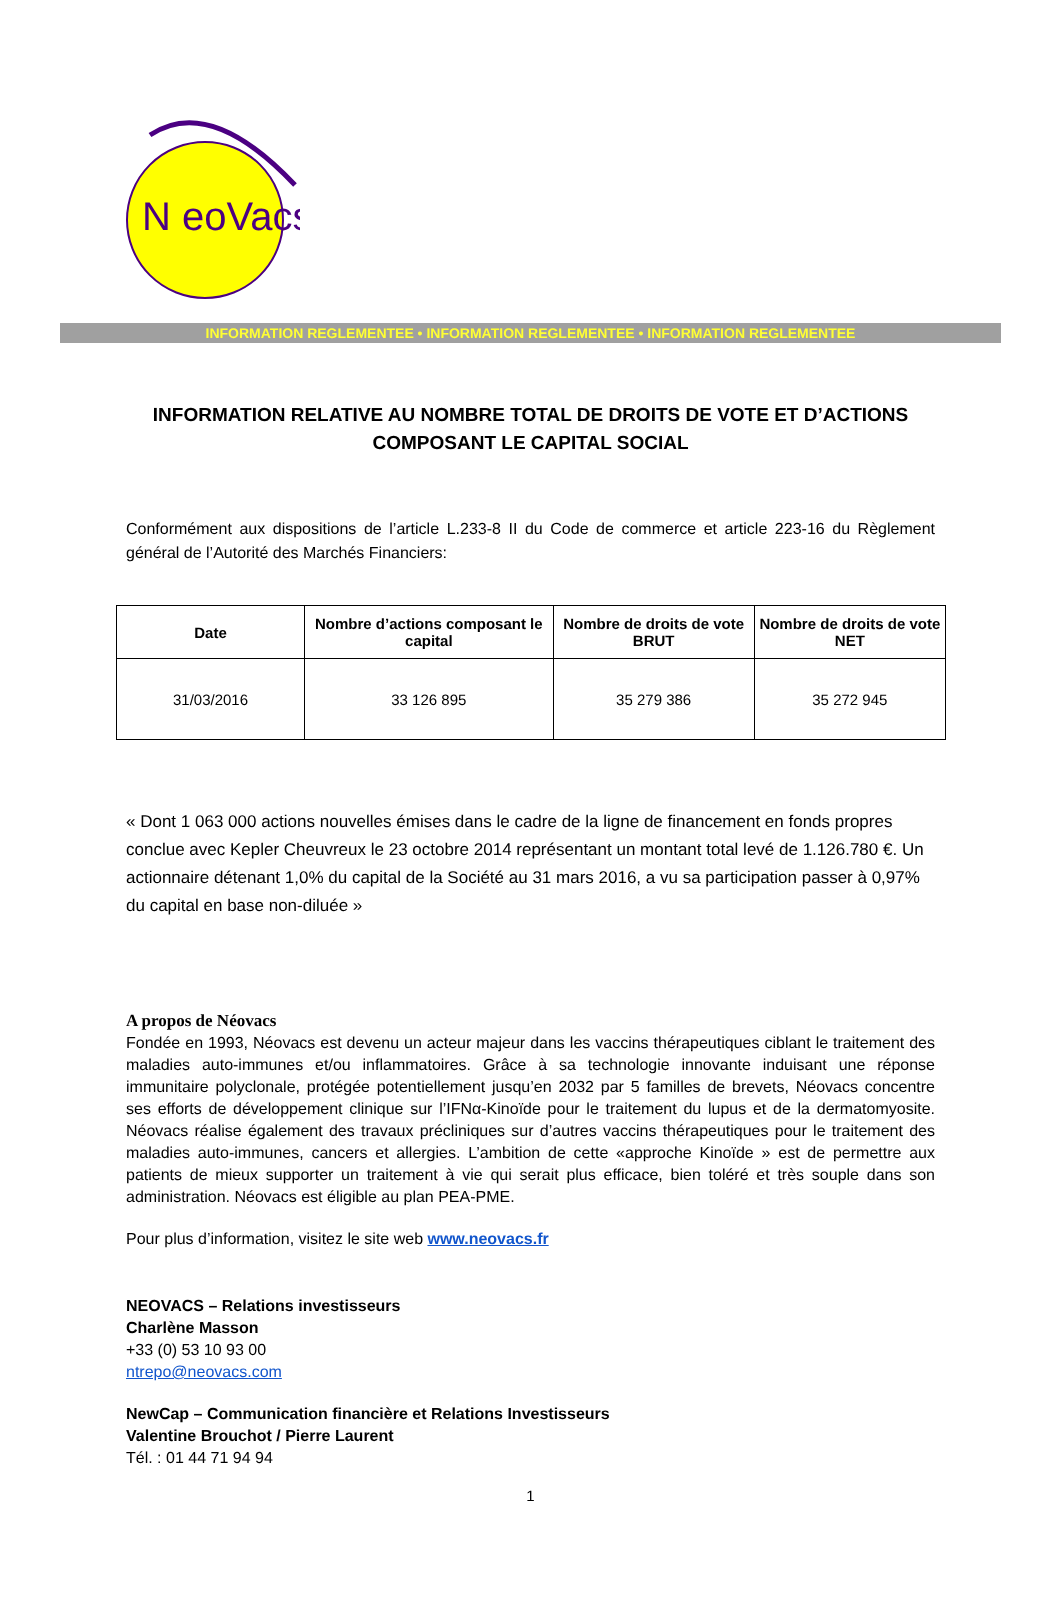N eoVacs
INFORMATION REGLEMENTEE • INFORMATION REGLEMENTEE • INFORMATION REGLEMENTEE
INFORMATION RELATIVE AU NOMBRE TOTAL DE DROITS DE VOTE ET D’ACTIONS COMPOSANT LE CAPITAL SOCIAL
Conformément aux dispositions de l’article L.233-8 II du Code de commerce et article 223-16 du Règlement général de l’Autorité des Marchés Financiers:
| Date | Nombre d’actions composant le capital | Nombre de droits de vote BRUT | Nombre de droits de vote NET |
| --- | --- | --- | --- |
| 31/03/2016 | 33 126 895 | 35 279 386 | 35 272 945 |
« Dont 1 063 000 actions nouvelles émises dans le cadre de la ligne de financement en fonds propres conclue avec Kepler Cheuvreux le 23 octobre 2014 représentant un montant total levé de 1.126.780 €. Un actionnaire détenant 1,0% du capital de la Société au 31 mars 2016, a vu sa participation passer à 0,97% du capital en base non-diluée »
A propos de Néovacs
Fondée en 1993, Néovacs est devenu un acteur majeur dans les vaccins thérapeutiques ciblant le traitement des maladies auto-immunes et/ou inflammatoires. Grâce à sa technologie innovante induisant une réponse immunitaire polyclonale, protégée potentiellement jusqu’en 2032 par 5 familles de brevets, Néovacs concentre ses efforts de développement clinique sur l’IFNα-Kinoïde pour le traitement du lupus et de la dermatomyosite. Néovacs réalise également des travaux précliniques sur d’autres vaccins thérapeutiques pour le traitement des maladies auto-immunes, cancers et allergies. L’ambition de cette «approche Kinoïde » est de permettre aux patients de mieux supporter un traitement à vie qui serait plus efficace, bien toléré et très souple dans son administration. Néovacs est éligible au plan PEA-PME.
Pour plus d’information, visitez le site web www.neovacs.fr
NEOVACS – Relations investisseurs
Charlène Masson
+33 (0) 53 10 93 00
ntrepo@neovacs.com
NewCap – Communication financière et Relations Investisseurs
Valentine Brouchot / Pierre Laurent
Tél. : 01 44 71 94 94
1